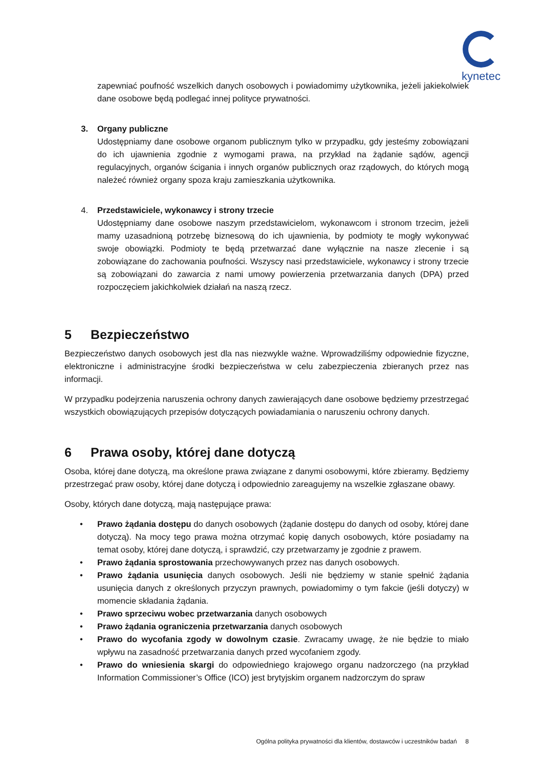kynetec
zapewniać poufność wszelkich danych osobowych i powiadomimy użytkownika, jeżeli jakiekolwiek dane osobowe będą podlegać innej polityce prywatności.
3. Organy publiczne
Udostępniamy dane osobowe organom publicznym tylko w przypadku, gdy jesteśmy zobowiązani do ich ujawnienia zgodnie z wymogami prawa, na przykład na żądanie sądów, agencji regulacyjnych, organów ścigania i innych organów publicznych oraz rządowych, do których mogą należeć również organy spoza kraju zamieszkania użytkownika.
4. Przedstawiciele, wykonawcy i strony trzecie
Udostępniamy dane osobowe naszym przedstawicielom, wykonawcom i stronom trzecim, jeżeli mamy uzasadnioną potrzebę biznesową do ich ujawnienia, by podmioty te mogły wykonywać swoje obowiązki. Podmioty te będą przetwarzać dane wyłącznie na nasze zlecenie i są zobowiązane do zachowania poufności. Wszyscy nasi przedstawiciele, wykonawcy i strony trzecie są zobowiązani do zawarcia z nami umowy powierzenia przetwarzania danych (DPA) przed rozpoczęciem jakichkolwiek działań na naszą rzecz.
5 Bezpieczeństwo
Bezpieczeństwo danych osobowych jest dla nas niezwykle ważne. Wprowadziliśmy odpowiednie fizyczne, elektroniczne i administracyjne środki bezpieczeństwa w celu zabezpieczenia zbieranych przez nas informacji.
W przypadku podejrzenia naruszenia ochrony danych zawierających dane osobowe będziemy przestrzegać wszystkich obowiązujących przepisów dotyczących powiadamiania o naruszeniu ochrony danych.
6 Prawa osoby, której dane dotyczą
Osoba, której dane dotyczą, ma określone prawa związane z danymi osobowymi, które zbieramy. Będziemy przestrzegać praw osoby, której dane dotyczą i odpowiednio zareagujemy na wszelkie zgłaszane obawy.
Osoby, których dane dotyczą, mają następujące prawa:
• Prawo żądania dostępu do danych osobowych (żądanie dostępu do danych od osoby, której dane dotyczą). Na mocy tego prawa można otrzymać kopię danych osobowych, które posiadamy na temat osoby, której dane dotyczą, i sprawdzić, czy przetwarzamy je zgodnie z prawem.
• Prawo żądania sprostowania przechowywanych przez nas danych osobowych.
• Prawo żądania usunięcia danych osobowych. Jeśli nie będziemy w stanie spełnić żądania usunięcia danych z określonych przyczyn prawnych, powiadomimy o tym fakcie (jeśli dotyczy) w momencie składania żądania.
• Prawo sprzeciwu wobec przetwarzania danych osobowych
• Prawo żądania ograniczenia przetwarzania danych osobowych
• Prawo do wycofania zgody w dowolnym czasie. Zwracamy uwagę, że nie będzie to miało wpływu na zasadność przetwarzania danych przed wycofaniem zgody.
• Prawo do wniesienia skargi do odpowiedniego krajowego organu nadzorczego (na przykład Information Commissioner’s Office (ICO) jest brytyjskim organem nadzorczym do spraw
Ogólna polityka prywatności dla klientów, dostawców i uczestników badań 8